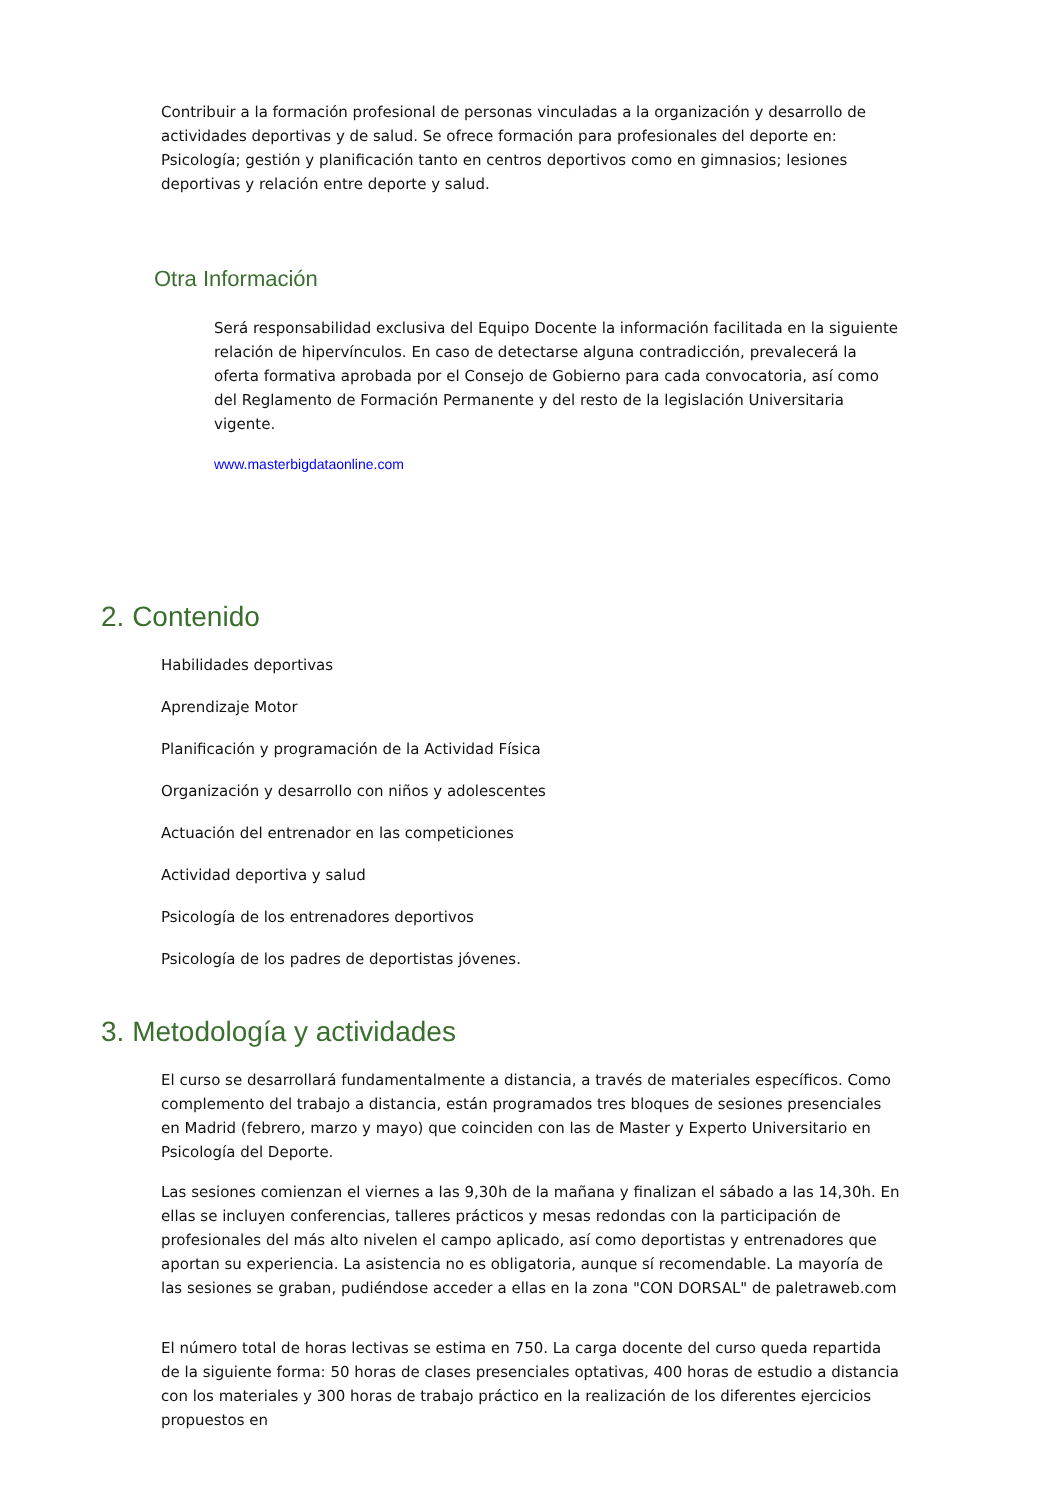Contribuir a la formación profesional de personas vinculadas a la organización y desarrollo de actividades deportivas y de salud. Se ofrece formación para profesionales del deporte en: Psicología; gestión y planificación tanto en centros deportivos como en gimnasios; lesiones deportivas y relación entre deporte y salud.
Otra Información
Será responsabilidad exclusiva del Equipo Docente la información facilitada en la siguiente relación de hipervínculos. En caso de detectarse alguna contradicción, prevalecerá la oferta formativa aprobada por el Consejo de Gobierno para cada convocatoria, así como del Reglamento de Formación Permanente y del resto de la legislación Universitaria vigente.
www.masterbigdataonline.com
2. Contenido
Habilidades deportivas
Aprendizaje Motor
Planificación y programación de la Actividad Física
Organización y desarrollo con niños y adolescentes
Actuación del entrenador en las competiciones
Actividad deportiva y salud
Psicología de los entrenadores deportivos
Psicología de los padres de deportistas jóvenes.
3. Metodología y actividades
El curso se desarrollará fundamentalmente a distancia, a través de materiales específicos. Como complemento del trabajo a distancia, están programados tres bloques de sesiones presenciales en Madrid (febrero, marzo y mayo) que coinciden con las de Master y Experto Universitario en Psicología del Deporte.
Las sesiones comienzan el viernes a las 9,30h de la mañana y finalizan el sábado a las 14,30h. En ellas se incluyen conferencias, talleres prácticos y mesas redondas con la participación de profesionales del más alto nivelen el campo aplicado, así como deportistas y entrenadores que aportan su experiencia. La asistencia no es obligatoria, aunque sí recomendable. La mayoría de las sesiones se graban, pudiéndose acceder a ellas en la zona "CON DORSAL" de paletraweb.com
El número total de horas lectivas se estima en 750. La carga docente del curso queda repartida de la siguiente forma: 50 horas de clases presenciales optativas, 400 horas de estudio a distancia con los materiales y 300 horas de trabajo práctico en la realización de los diferentes ejercicios propuestos en